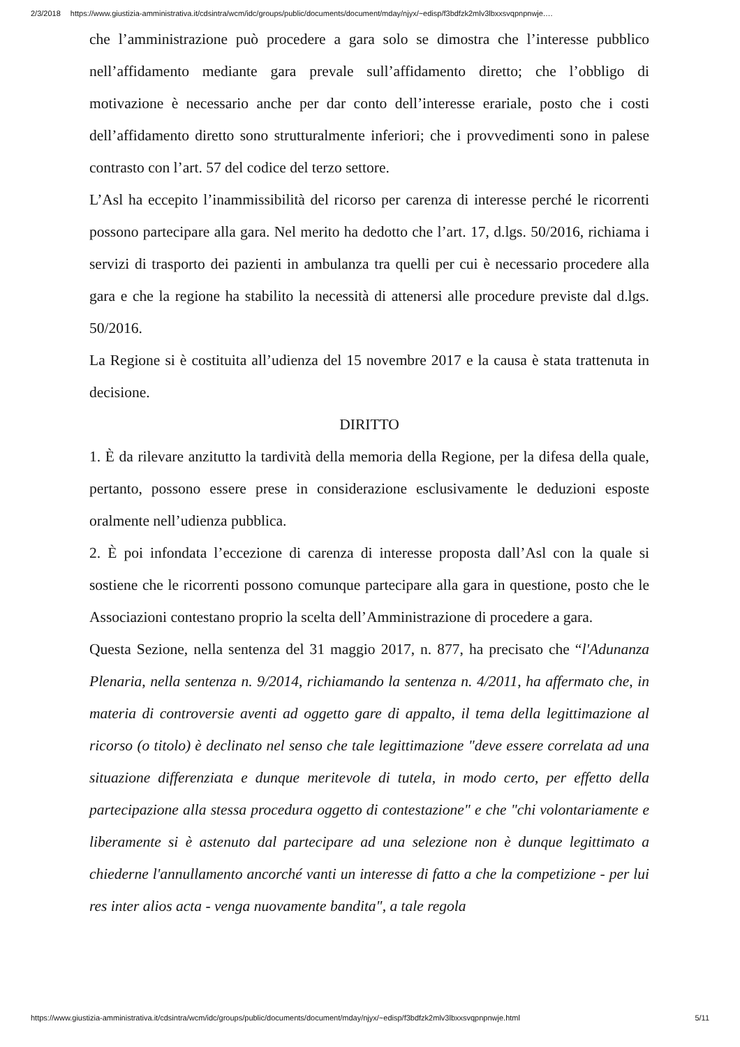2/3/2018 https://www.giustizia-amministrativa.it/cdsintra/wcm/idc/groups/public/documents/document/mday/njyx/~edisp/f3bdfzk2mlv3lbxxsvqpnpnwje.…
che l’amministrazione può procedere a gara solo se dimostra che l’interesse pubblico nell’affidamento mediante gara prevale sull’affidamento diretto; che l’obbligo di motivazione è necessario anche per dar conto dell’interesse erariale, posto che i costi dell’affidamento diretto sono strutturalmente inferiori; che i provvedimenti sono in palese contrasto con l’art. 57 del codice del terzo settore.
L’Asl ha eccepito l’inammissibilità del ricorso per carenza di interesse perché le ricorrenti possono partecipare alla gara. Nel merito ha dedotto che l’art. 17, d.lgs. 50/2016, richiama i servizi di trasporto dei pazienti in ambulanza tra quelli per cui è necessario procedere alla gara e che la regione ha stabilito la necessità di attenersi alle procedure previste dal d.lgs. 50/2016.
La Regione si è costituita all’udienza del 15 novembre 2017 e la causa è stata trattenuta in decisione.
DIRITTO
1. È da rilevare anzitutto la tardività della memoria della Regione, per la difesa della quale, pertanto, possono essere prese in considerazione esclusivamente le deduzioni esposte oralmente nell’udienza pubblica.
2. È poi infondata l’eccezione di carenza di interesse proposta dall’Asl con la quale si sostiene che le ricorrenti possono comunque partecipare alla gara in questione, posto che le Associazioni contestano proprio la scelta dell’Amministrazione di procedere a gara.
Questa Sezione, nella sentenza del 31 maggio 2017, n. 877, ha precisato che “l'Adunanza Plenaria, nella sentenza n. 9/2014, richiamando la sentenza n. 4/2011, ha affermato che, in materia di controversie aventi ad oggetto gare di appalto, il tema della legittimazione al ricorso (o titolo) è declinato nel senso che tale legittimazione "deve essere correlata ad una situazione differenziata e dunque meritevole di tutela, in modo certo, per effetto della partecipazione alla stessa procedura oggetto di contestazione" e che "chi volontariamente e liberamente si è astenuto dal partecipare ad una selezione non è dunque legittimato a chiederne l'annullamento ancorché vanti un interesse di fatto a che la competizione - per lui res inter alios acta - venga nuovamente bandita", a tale regola
https://www.giustizia-amministrativa.it/cdsintra/wcm/idc/groups/public/documents/document/mday/njyx/~edisp/f3bdfzk2mlv3lbxxsvqpnpnwje.html 5/11